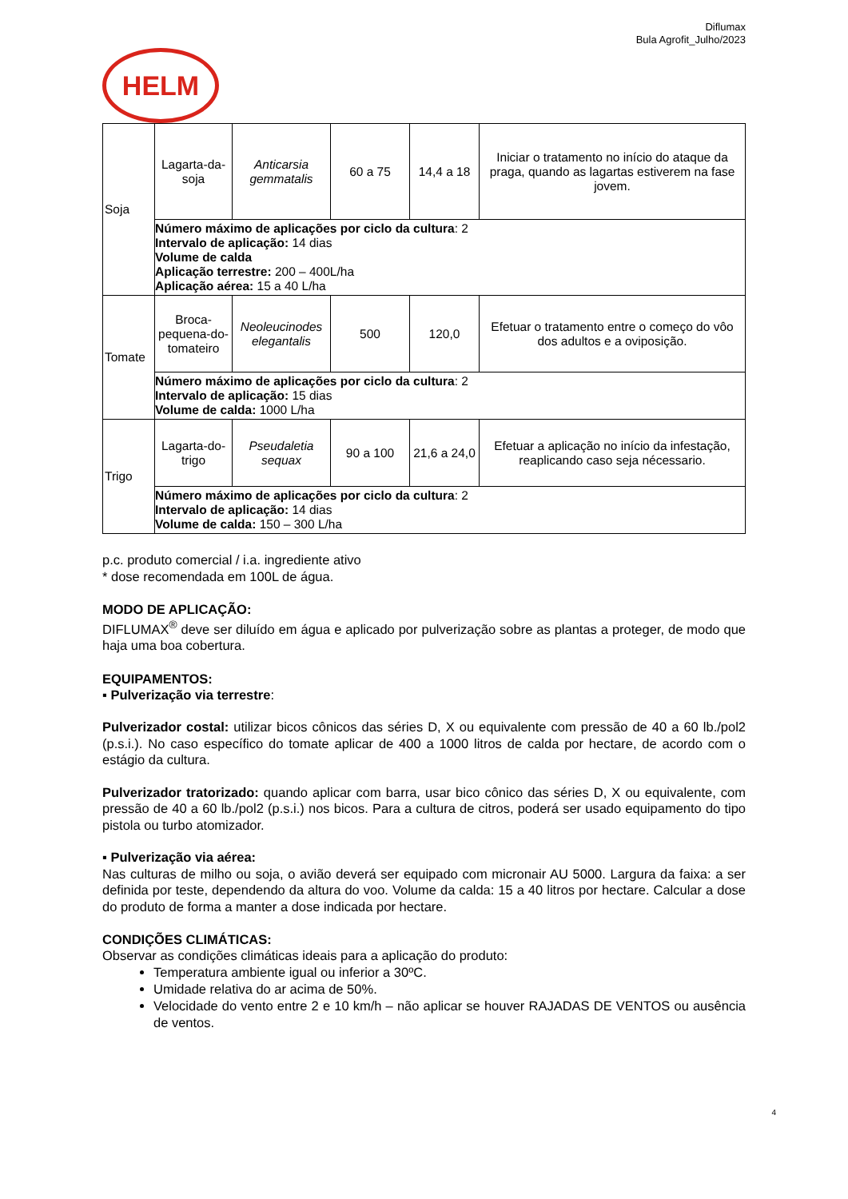Diflumax
Bula Agrofit_Julho/2023
HELM
| Soja | Lagarta-da-soja | Anticarsia gemmatalis | 60 a 75 | 14,4 a 18 | Iniciar o tratamento no início do ataque da praga, quando as lagartas estiverem na fase jovem. |
| | Número máximo de aplicações por ciclo da cultura : 2 Intervalo de aplicação: 14 dias Volume de calda Aplicação terrestre: 200 – 400L/ha Aplicação aérea: 15 a 40 L/ha | | | | |
| Tomate | Broca-pequena-do-tomateiro | Neoleucinodes elegantalis | 500 | 120,0 | Efetuar o tratamento entre o começo do vôo dos adultos e a oviposição. |
| | Número máximo de aplicações por ciclo da cultura : 2 Intervalo de aplicação: 15 dias Volume de calda: 1000 L/ha | | | | |
| Trigo | Lagarta-do-trigo | Pseudaletia sequax | 90 a 100 | 21,6 a 24,0 | Efetuar a aplicação no início da infestação, reaplicando caso seja nécessario. |
| | Número máximo de aplicações por ciclo da cultura : 2 Intervalo de aplicação: 14 dias Volume de calda: 150 – 300 L/ha | | | | |
p.c. produto comercial / i.a. ingrediente ativo
* dose recomendada em 100L de água.
MODO DE APLICAÇÃO:
DIFLUMAX<sup>®</sup> deve ser diluído em água e aplicado por pulverização sobre as plantas a proteger, de modo que haja uma boa cobertura.
EQUIPAMENTOS:
▪ Pulverização via terrestre:
Pulverizador costal: utilizar bicos cônicos das séries D, X ou equivalente com pressão de 40 a 60 lb./pol2 (p.s.i.). No caso específico do tomate aplicar de 400 a 1000 litros de calda por hectare, de acordo com o estágio da cultura.
Pulverizador tratorizado: quando aplicar com barra, usar bico cônico das séries D, X ou equivalente, com pressão de 40 a 60 lb./pol2 (p.s.i.) nos bicos. Para a cultura de citros, poderá ser usado equipamento do tipo pistola ou turbo atomizador.
▪ Pulverização via aérea:
Nas culturas de milho ou soja, o avião deverá ser equipado com micronair AU 5000. Largura da faixa: a ser definida por teste, dependendo da altura do voo. Volume da calda: 15 a 40 litros por hectare. Calcular a dose do produto de forma a manter a dose indicada por hectare.
CONDIÇÕES CLIMÁTICAS:
Observar as condições climáticas ideais para a aplicação do produto:
Temperatura ambiente igual ou inferior a 30ºC.
Umidade relativa do ar acima de 50%.
Velocidade do vento entre 2 e 10 km/h – não aplicar se houver RAJADAS DE VENTOS ou ausência de ventos.
4